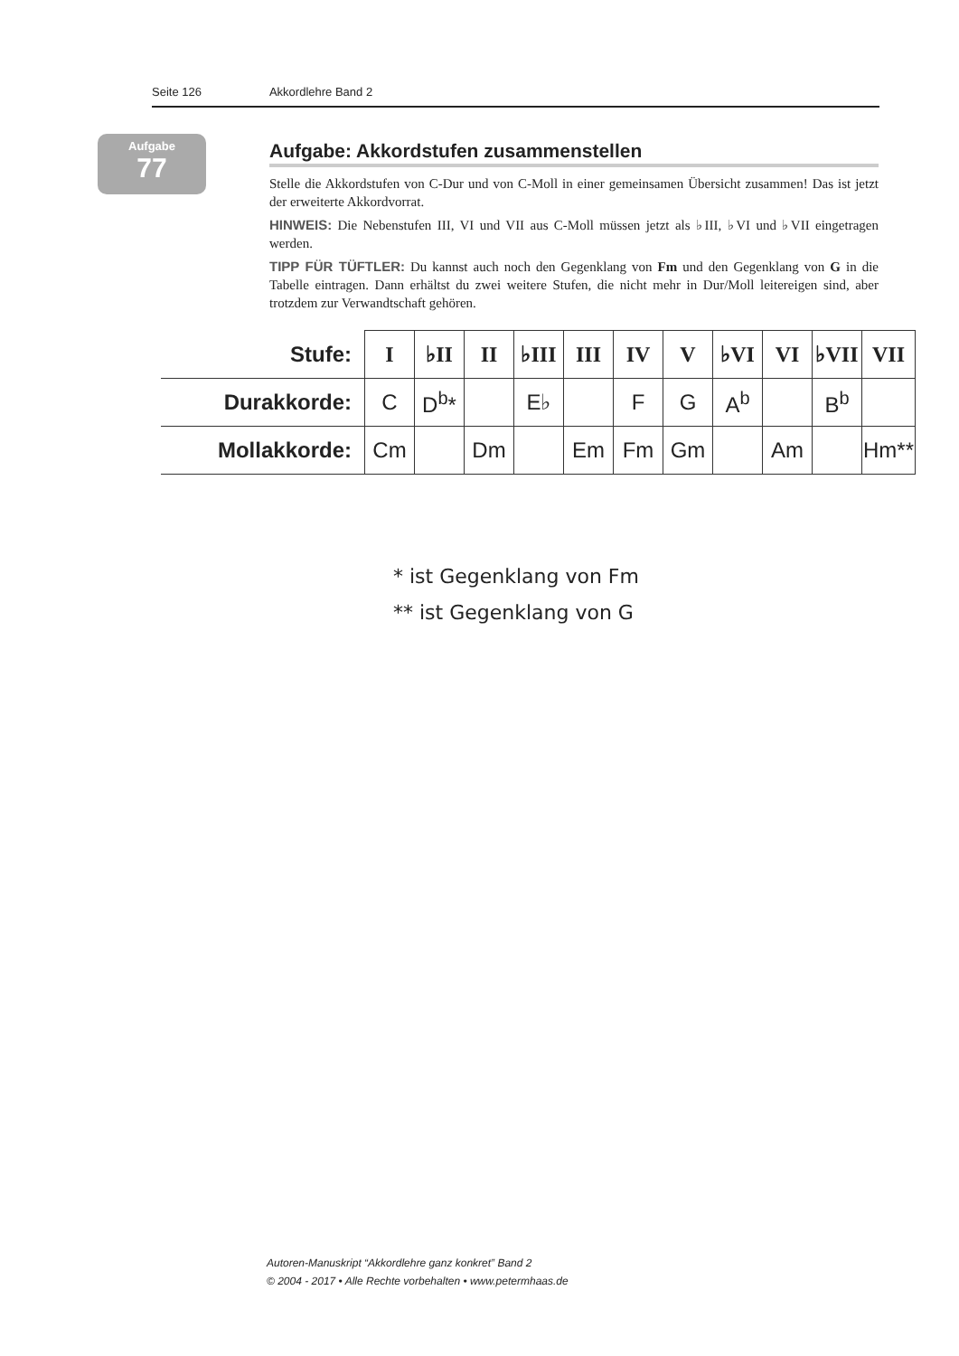Seite 126 Akkordlehre Band 2
Aufgabe
77
Aufgabe: Akkordstufen zusammenstellen
Stelle die Akkordstufen von C-Dur und von C-Moll in einer gemeinsamen Übersicht zusammen! Das ist jetzt der erweiterte Akkordvorrat.
HINWEIS: Die Nebenstufen III, VI und VII aus C-Moll müssen jetzt als ♭III, ♭VI und ♭VII eingetragen werden.
TIPP FÜR TÜFTLER: Du kannst auch noch den Gegenklang von Fm und den Gegenklang von G in die Tabelle eintragen. Dann erhältst du zwei weitere Stufen, die nicht mehr in Dur/Moll leitereigen sind, aber trotzdem zur Verwandtschaft gehören.
| Stufe: | I | ♭II | II | ♭III | III | IV | V | ♭VI | VI | ♭VII | VII |
| --- | --- | --- | --- | --- | --- | --- | --- | --- | --- | --- | --- |
| Durakkorde: | C | D<sup>b</sup>* | | E♭ | | F | G | A<sup>b</sup> | | B<sup>b</sup> | |
| Mollakkorde: | Cm | | Dm | | Em | Fm | Gm | | Am | | Hm** |
* ist Gegenklang von Fm
** ist Gegenklang von G
Autoren-Manuskript “Akkordlehre ganz konkret” Band 2
© 2004 - 2017 • Alle Rechte vorbehalten • www.petermhaas.de